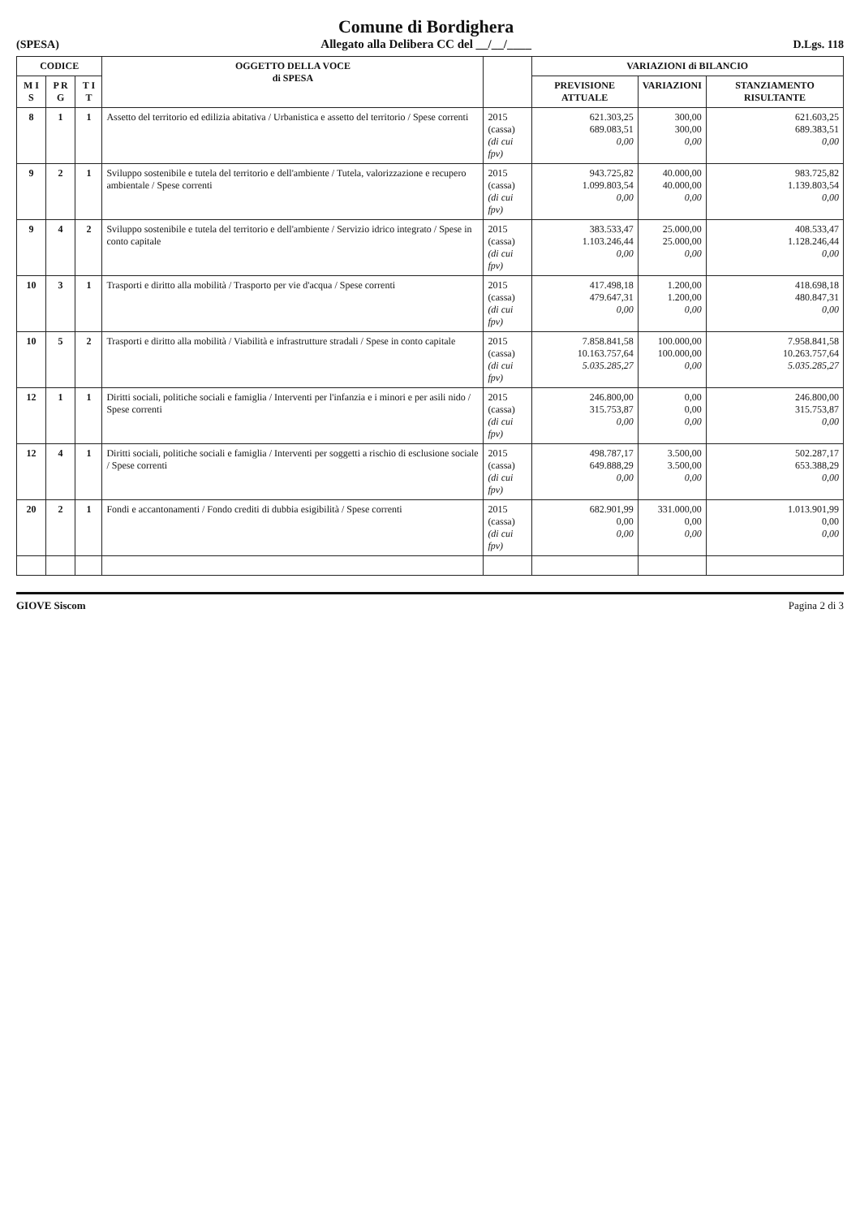(SPESA)
Comune di Bordighera
Allegato alla Delibera CC del __/__/____
D.Lgs. 118
| CODICE | | | OGGETTO DELLA VOCE di SPESA | | VARIAZIONI di BILANCIO | | |
| --- | --- | --- | --- | --- | --- | --- | --- |
| M I S | P R G | T I T | | | PREVISIONE ATTUALE | VARIAZIONI | STANZIAMENTO RISULTANTE |
| 8 | 1 | 1 | Assetto del territorio ed edilizia abitativa / Urbanistica e assetto del territorio / Spese correnti | 2015 (cassa) (di cui fpv) | 621.303,25 689.083,51 0,00 | 300,00 300,00 0,00 | 621.603,25 689.383,51 0,00 |
| 9 | 2 | 1 | Sviluppo sostenibile e tutela del territorio e dell'ambiente / Tutela, valorizzazione e recupero ambientale / Spese correnti | 2015 (cassa) (di cui fpv) | 943.725,82 1.099.803,54 0,00 | 40.000,00 40.000,00 0,00 | 983.725,82 1.139.803,54 0,00 |
| 9 | 4 | 2 | Sviluppo sostenibile e tutela del territorio e dell'ambiente / Servizio idrico integrato / Spese in conto capitale | 2015 (cassa) (di cui fpv) | 383.533,47 1.103.246,44 0,00 | 25.000,00 25.000,00 0,00 | 408.533,47 1.128.246,44 0,00 |
| 10 | 3 | 1 | Trasporti e diritto alla mobilità / Trasporto per vie d'acqua / Spese correnti | 2015 (cassa) (di cui fpv) | 417.498,18 479.647,31 0,00 | 1.200,00 1.200,00 0,00 | 418.698,18 480.847,31 0,00 |
| 10 | 5 | 2 | Trasporti e diritto alla mobilità / Viabilità e infrastrutture stradali / Spese in conto capitale | 2015 (cassa) (di cui fpv) | 7.858.841,58 10.163.757,64 5.035.285,27 | 100.000,00 100.000,00 0,00 | 7.958.841,58 10.263.757,64 5.035.285,27 |
| 12 | 1 | 1 | Diritti sociali, politiche sociali e famiglia / Interventi per l'infanzia e i minori e per asili nido / Spese correnti | 2015 (cassa) (di cui fpv) | 246.800,00 315.753,87 0,00 | 0,00 0,00 0,00 | 246.800,00 315.753,87 0,00 |
| 12 | 4 | 1 | Diritti sociali, politiche sociali e famiglia / Interventi per soggetti a rischio di esclusione sociale / Spese correnti | 2015 (cassa) (di cui fpv) | 498.787,17 649.888,29 0,00 | 3.500,00 3.500,00 0,00 | 502.287,17 653.388,29 0,00 |
| 20 | 2 | 1 | Fondi e accantonamenti / Fondo crediti di dubbia esigibilità / Spese correnti | 2015 (cassa) (di cui fpv) | 682.901,99 0,00 0,00 | 331.000,00 0,00 0,00 | 1.013.901,99 0,00 0,00 |
GIOVE Siscom Pagina 2 di 3